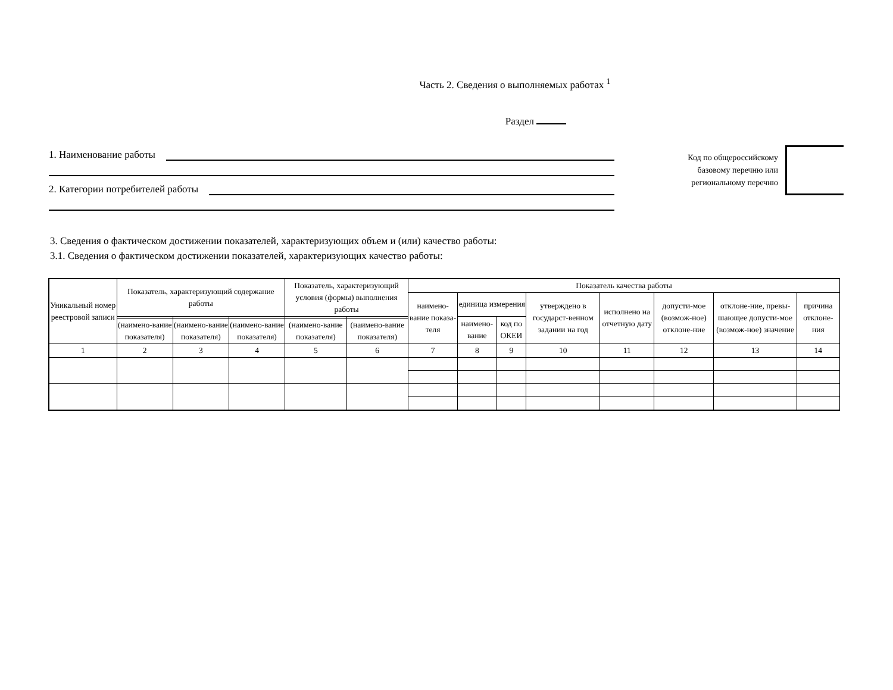Часть 2. Сведения о выполняемых работах <sup>1</sup>
Раздел
1. Наименование работы
2. Категории потребителей работы
Код по общероссийскому базовому перечню или региональному перечню
3. Сведения о фактическом достижении показателей, характеризующих объем и (или) качество работы:
3.1. Сведения о фактическом достижении показателей, характеризующих качество работы:
| Уникальный номер реестровой записи | Показатель, характеризующий содержание работы | | | Показатель, характеризующий условия (формы) выполнения работы | | Показатель качества работы | | | | | | | |
| --- | --- | --- | --- | --- | --- | --- | --- | --- | --- | --- | --- | --- | --- |
| | | | | | | наимено-вание показа-теля | единица измерения | | утверждено в государст-венном задании на год | исполнено на отчетную дату | допусти-мое (возмож-ное) отклоне-ние | отклоне-ние, превы-шающее допусти-мое (возмож-ное) значение | причина отклоне-ния |
| | | | | | | | наимено-вание | код по ОКЕИ | | | | | |
| | (наимено-вание показателя) | (наимено-вание показателя) | (наимено-вание показателя) | (наимено-вание показателя) | (наимено-вание показателя) | | | | | | | | |
| 1 | 2 | 3 | 4 | 5 | 6 | 7 | 8 | 9 | 10 | 11 | 12 | 13 | 14 |